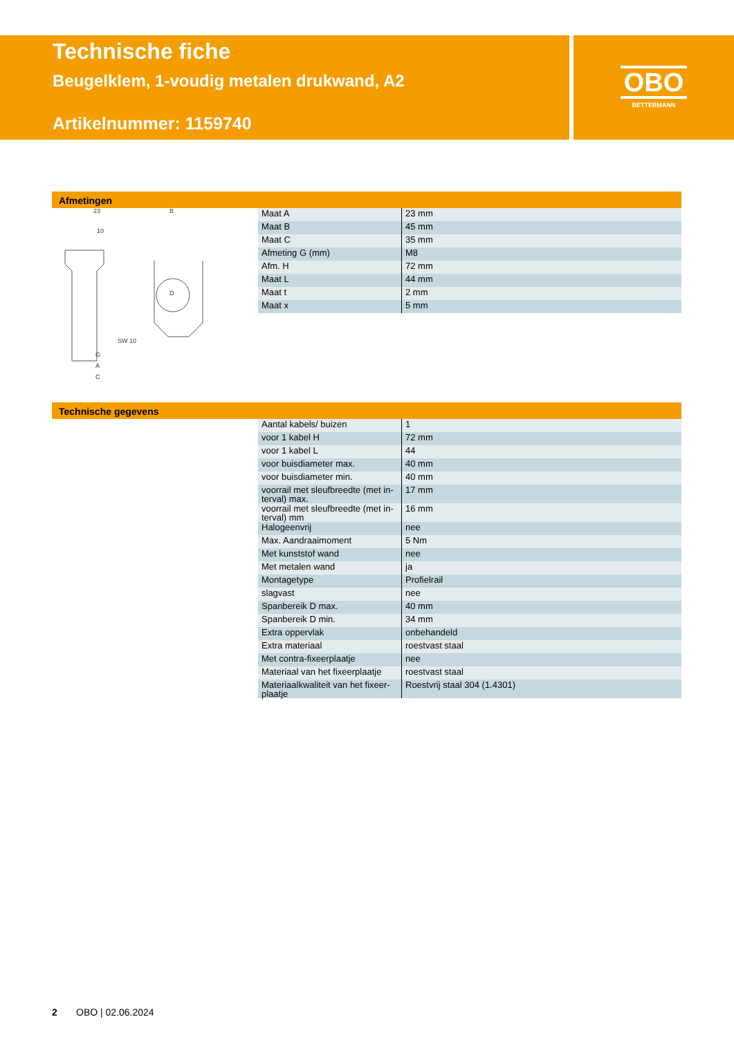Technische fiche
Beugelklem, 1-voudig metalen drukwand, A2
Artikelnummer: 1159740
OBO
BETTERMANN
Afmetingen
23
10
B
SW 10
G
A
C
D
| Maat A | 23 mm |
| Maat B | 45 mm |
| Maat C | 35 mm |
| Afmeting G (mm) | M8 |
| Afm. H | 72 mm |
| Maat L | 44 mm |
| Maat t | 2 mm |
| Maat x | 5 mm |
Technische gegevens
| Aantal kabels/ buizen | 1 |
| voor 1 kabel H | 72 mm |
| voor 1 kabel L | 44 |
| voor buisdiameter max. | 40 mm |
| voor buisdiameter min. | 40 mm |
| voorrail met sleufbreedte (met in-terval) max. | 17 mm |
| voorrail met sleufbreedte (met in-terval) mm | 16 mm |
| Halogeenvrij | nee |
| Max. Aandraaimoment | 5 Nm |
| Met kunststof wand | nee |
| Met metalen wand | ja |
| Montagetype | Profielrail |
| slagvast | nee |
| Spanbereik D max. | 40 mm |
| Spanbereik D min. | 34 mm |
| Extra oppervlak | onbehandeld |
| Extra materiaal | roestvast staal |
| Met contra-fixeerplaatje | nee |
| Materiaal van het fixeerplaatje | roestvast staal |
| Materiaalkwaliteit van het fixeer-plaatje | Roestvrij staal 304 (1.4301) |
2 OBO | 02.06.2024